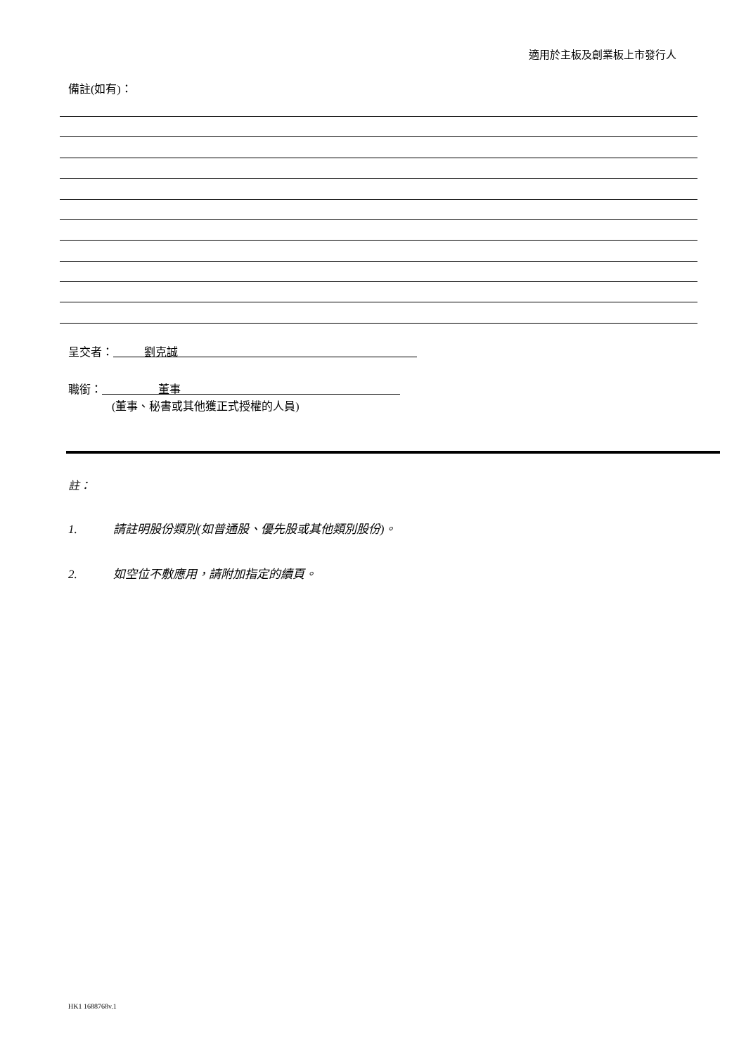適用於主板及創業板上市發行人
備註(如有)：
呈交者： 劉克誠
職銜： 董事
(董事、秘書或其他獲正式授權的人員)
註：
1. 請註明股份類別(如普通股、優先股或其他類別股份)。
2. 如空位不敷應用，請附加指定的續頁。
HK1 1688768v.1